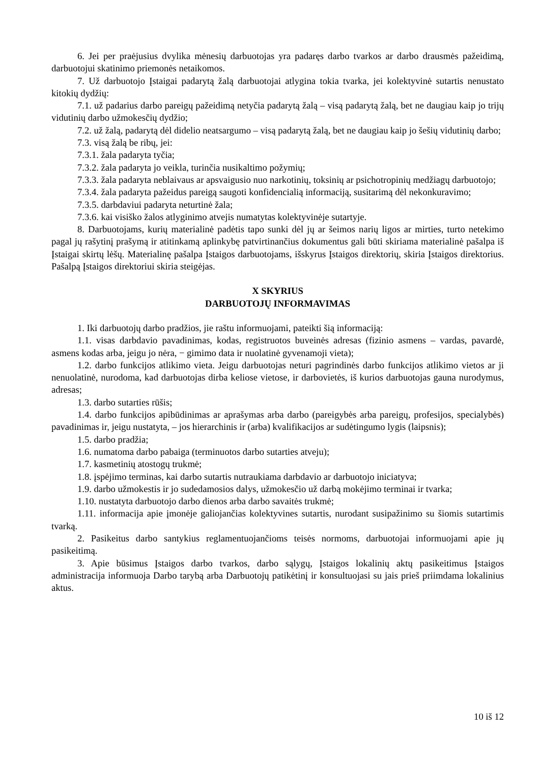6. Jei per praėjusius dvylika mėnesių darbuotojas yra padaręs darbo tvarkos ar darbo drausmės pažeidimą, darbuotojui skatinimo priemonės netaikomos.
7. Už darbuotojo Įstaigai padarytą žalą darbuotojai atlygina tokia tvarka, jei kolektyvinė sutartis nenustato kitokių dydžių:
7.1. už padarius darbo pareigų pažeidimą netyčia padarytą žalą – visą padarytą žalą, bet ne daugiau kaip jo trijų vidutinių darbo užmokesčių dydžio;
7.2. už žalą, padarytą dėl didelio neatsargumo – visą padarytą žalą, bet ne daugiau kaip jo šešių vidutinių darbo;
7.3. visą žalą be ribų, jei:
7.3.1. žala padaryta tyčia;
7.3.2. žala padaryta jo veikla, turinčia nusikaltimo požymių;
7.3.3. žala padaryta neblaivaus ar apsvaigusio nuo narkotinių, toksinių ar psichotropinių medžiagų darbuotojo;
7.3.4. žala padaryta pažeidus pareigą saugoti konfidencialią informaciją, susitarimą dėl nekonkuravimo;
7.3.5. darbdaviui padaryta neturtinė žala;
7.3.6. kai visiško žalos atlyginimo atvejis numatytas kolektyvinėje sutartyje.
8. Darbuotojams, kurių materialinė padėtis tapo sunki dėl jų ar šeimos narių ligos ar mirties, turto netekimo pagal jų rašytinį prašymą ir atitinkamą aplinkybę patvirtinančius dokumentus gali būti skiriama materialinė pašalpa iš Įstaigai skirtų lėšų. Materialinę pašalpa Įstaigos darbuotojams, išskyrus Įstaigos direktorių, skiria Įstaigos direktorius. Pašalpą Įstaigos direktoriui skiria steigėjas.
X SKYRIUS
DARBUOTOJŲ INFORMAVIMAS
1. Iki darbuotojų darbo pradžios, jie raštu informuojami, pateikti šią informaciją:
1.1. visas darbdavio pavadinimas, kodas, registruotos buveinės adresas (fizinio asmens – vardas, pavardė, asmens kodas arba, jeigu jo nėra, − gimimo data ir nuolatinė gyvenamoji vieta);
1.2. darbo funkcijos atlikimo vieta. Jeigu darbuotojas neturi pagrindinės darbo funkcijos atlikimo vietos ar ji nenuolatinė, nurodoma, kad darbuotojas dirba keliose vietose, ir darbovietės, iš kurios darbuotojas gauna nurodymus, adresas;
1.3. darbo sutarties rūšis;
1.4. darbo funkcijos apibūdinimas ar aprašymas arba darbo (pareigybės arba pareigų, profesijos, specialybės) pavadinimas ir, jeigu nustatyta, – jos hierarchinis ir (arba) kvalifikacijos ar sudėtingumo lygis (laipsnis);
1.5. darbo pradžia;
1.6. numatoma darbo pabaiga (terminuotos darbo sutarties atveju);
1.7. kasmetinių atostogų trukmė;
1.8. įspėjimo terminas, kai darbo sutartis nutraukiama darbdavio ar darbuotojo iniciatyva;
1.9. darbo užmokestis ir jo sudedamosios dalys, užmokesčio už darbą mokėjimo terminai ir tvarka;
1.10. nustatyta darbuotojo darbo dienos arba darbo savaitės trukmė;
1.11. informacija apie įmonėje galiojančias kolektyvines sutartis, nurodant susipažinimo su šiomis sutartimis tvarką.
2. Pasikeitus darbo santykius reglamentuojančioms teisės normoms, darbuotojai informuojami apie jų pasikeitimą.
3. Apie būsimus Įstaigos darbo tvarkos, darbo sąlygų, Įstaigos lokalinių aktų pasikeitimus Įstaigos administracija informuoja Darbo tarybą arba Darbuotojų patikėtinį ir konsultuojasi su jais prieš priimdama lokalinius aktus.
10 iš 12